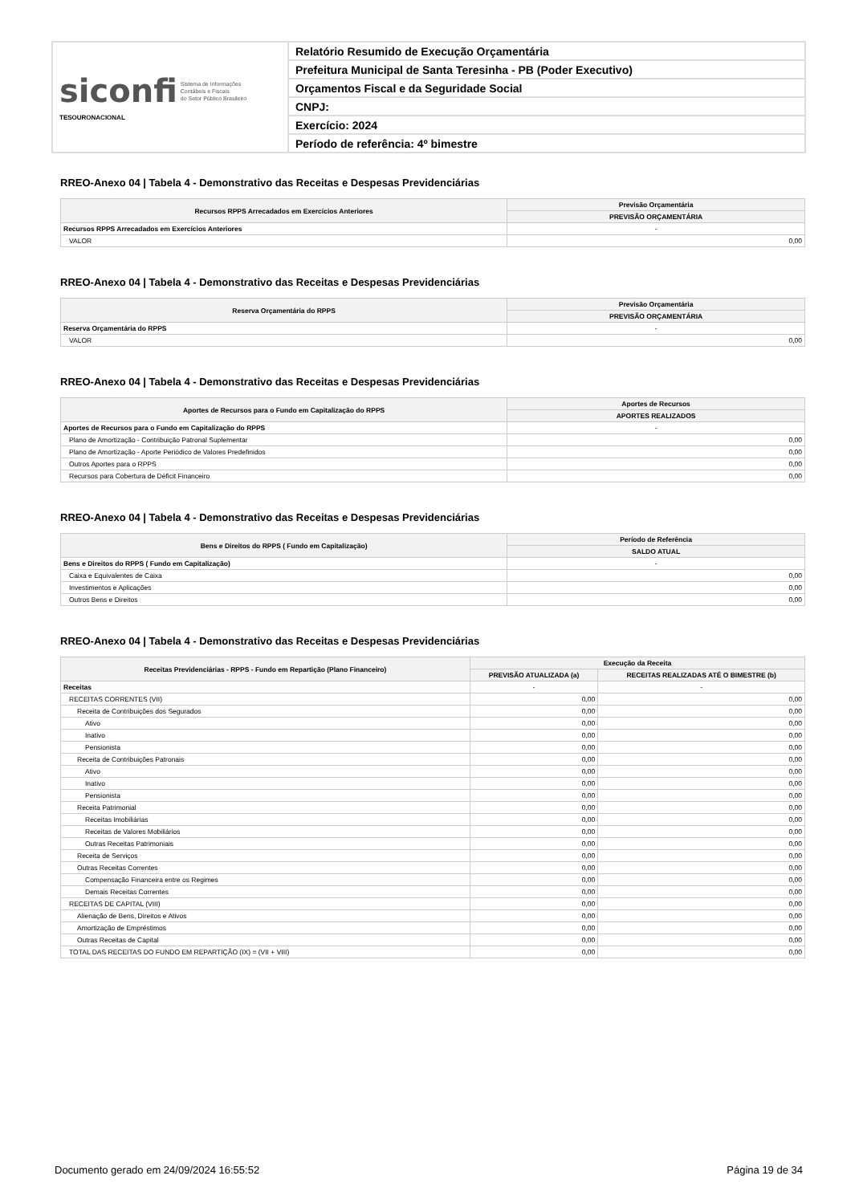| siconfi Sistema de Informações Contábeis e Fiscais do Setor Público Brasileiro TESOURONACIONAL | Relatório Resumido de Execução Orçamentária |
| | Prefeitura Municipal de Santa Teresinha - PB (Poder Executivo) |
| | Orçamentos Fiscal e da Seguridade Social |
| | CNPJ: |
| | Exercício: 2024 |
| | Período de referência: 4º bimestre |
RREO-Anexo 04 | Tabela 4 - Demonstrativo das Receitas e Despesas Previdenciárias
| Recursos RPPS Arrecadados em Exercícios Anteriores | Previsão Orçamentária |
| --- | --- |
| | PREVISÃO ORÇAMENTÁRIA |
| Recursos RPPS Arrecadados em Exercícios Anteriores | - |
| VALOR | 0,00 |
RREO-Anexo 04 | Tabela 4 - Demonstrativo das Receitas e Despesas Previdenciárias
| Reserva Orçamentária do RPPS | Previsão Orçamentária |
| --- | --- |
| | PREVISÃO ORÇAMENTÁRIA |
| Reserva Orçamentária do RPPS | - |
| VALOR | 0,00 |
RREO-Anexo 04 | Tabela 4 - Demonstrativo das Receitas e Despesas Previdenciárias
| Aportes de Recursos para o Fundo em Capitalização do RPPS | Aportes de Recursos |
| --- | --- |
| | APORTES REALIZADOS |
| Aportes de Recursos para o Fundo em Capitalização do RPPS | - |
| Plano de Amortização - Contribuição Patronal Suplementar | 0,00 |
| Plano de Amortização - Aporte Periódico de Valores Predefinidos | 0,00 |
| Outros Aportes para o RPPS | 0,00 |
| Recursos para Cobertura de Déficit Financeiro | 0,00 |
RREO-Anexo 04 | Tabela 4 - Demonstrativo das Receitas e Despesas Previdenciárias
| Bens e Direitos do RPPS ( Fundo em Capitalização) | Período de Referência |
| --- | --- |
| | SALDO ATUAL |
| Bens e Direitos do RPPS ( Fundo em Capitalização) | - |
| Caixa e Equivalentes de Caixa | 0,00 |
| Investimentos e Aplicações | 0,00 |
| Outros Bens e Direitos | 0,00 |
RREO-Anexo 04 | Tabela 4 - Demonstrativo das Receitas e Despesas Previdenciárias
| Receitas Previdenciárias - RPPS - Fundo em Repartição (Plano Financeiro) | Execução da Receita | |
| --- | --- | --- |
| | PREVISÃO ATUALIZADA (a) | RECEITAS REALIZADAS ATÉ O BIMESTRE (b) |
| Receitas | - | - |
| RECEITAS CORRENTES (VII) | 0,00 | 0,00 |
| Receita de Contribuições dos Segurados | 0,00 | 0,00 |
| Ativo | 0,00 | 0,00 |
| Inativo | 0,00 | 0,00 |
| Pensionista | 0,00 | 0,00 |
| Receita de Contribuições Patronais | 0,00 | 0,00 |
| Ativo | 0,00 | 0,00 |
| Inativo | 0,00 | 0,00 |
| Pensionista | 0,00 | 0,00 |
| Receita Patrimonial | 0,00 | 0,00 |
| Receitas Imobiliárias | 0,00 | 0,00 |
| Receitas de Valores Mobiliários | 0,00 | 0,00 |
| Outras Receitas Patrimoniais | 0,00 | 0,00 |
| Receita de Serviços | 0,00 | 0,00 |
| Outras Receitas Correntes | 0,00 | 0,00 |
| Compensação Financeira entre os Regimes | 0,00 | 0,00 |
| Demais Receitas Correntes | 0,00 | 0,00 |
| RECEITAS DE CAPITAL (VIII) | 0,00 | 0,00 |
| Alienação de Bens, Direitos e Ativos | 0,00 | 0,00 |
| Amortização de Empréstimos | 0,00 | 0,00 |
| Outras Receitas de Capital | 0,00 | 0,00 |
| TOTAL DAS RECEITAS DO FUNDO EM REPARTIÇÃO (IX) = (VII + VIII) | 0,00 | 0,00 |
Documento gerado em 24/09/2024 16:55:52 Página 19 de 34